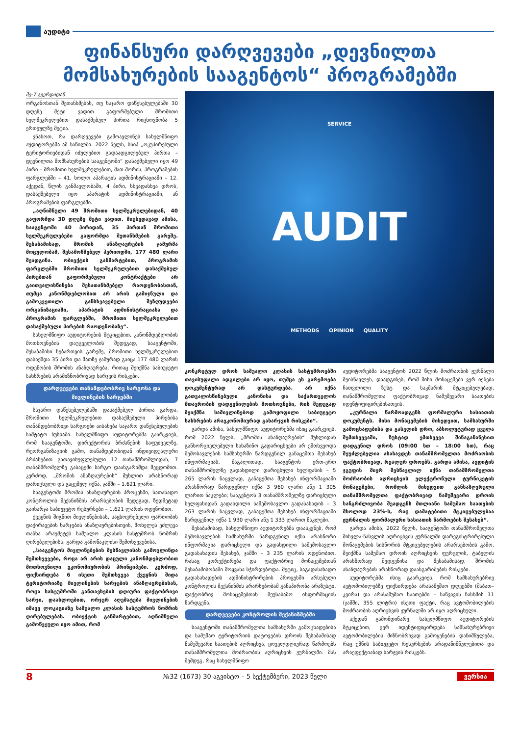აუდიტი
ფინანსური დარღვევები „დევნილთა მომსახურების სააგენტოს“ პროგრამებში
მე-7 გვერდიდან
ორგანოსთან შეთანხმებას, თუ საჯარო დაწესებულებაში 30 დღეზე მეტი ვადით გაფორმებული შრომითი ხელშეკრულებით დასაქმებულ პირთა რიცხოვნობა 5 ერთეულზე მეტია.
ვნახოთ, რა დარღვევები გამოავლინეს სახელმწიფო აუდიტორებმა ამ ნაწილში. 2022 წელს, სსიპ „ოკუპირებული ტერიტორიებიდან იძულებით გადაადგილებულ პირთა – დევნილთა მომსახურების სააგენტოში“ დასაქმებული იყო 49 პირი – შრომითი ხელშეკრულებით, მათ შორის, პროგრამების ფარგლებში – 41, ხოლო აპარატის ადმინისტრაციაში – 12. აქედან, წლის განმავლობაში, 4 პირი, სხვადასხვა დროს, დასაქმებული იყო აპარატის ადმინისტრაციაში, ან პროგრამების ფარგლებში.
„აღნიშნული 49 შრომითი ხელშეკრულებიდან, 40 გაფორმდა 30 დღეზე მეტი ვადით. მიუხედავად ამისა, სააგენტოში 40 პირიდან, 35 პირთან შრომითი ხელშეკრულებები გაფორმდა შეთანხმების გარეშე. შესაბამისად, შრომის ანაზღაურების ჯამურმა მოცულობამ, შესამოწმებელ პერიოდში, 177 480 ლარი შეადგინა. ობიექტის განმარტებით, პროგრამის ფარგლებში შრომითი ხელშეკრულებით დასაქმებულ პირებთან გაფორმებული კონტრაქტები არ გაითვალისწინება შესათანხმებელ რაოდენობასთან, თუმცა კანონმდებლობით არ არის გამიჯნული და გამოკვეთილი განსხვავებული შეზღუდვები ორგანიზაციაში, აპარატის ადმინისტრაციასა და პროგრამის ფარგლებში, შრომითი ხელშეკრულებით დასაქმებული პირების რაოდენობაზე“.
სახელმწიფო აუდიტორების მტკიცებით, კანონმდებლობის მოთხოვნების დაუცველობის შედეგად, სააგენტოში, შესაბამისი ნებართვის გარეშე, შრომითი ხელშეკრულებით დასაქმდა 35 პირი და მათზე ჯამურად გაიცა 177 480 ლარის ოდენობის შრომის ანაზღაურება, რითაც შეიქმნა საბიუჯეტო სახსრების არამიზნობრივად ხარჯვის რისკები.
დარღვევები თანამდებობრივ სარგოსა და მივლინების ხარჯებში
საჯარო დაწესებულებაში დასაქმებულ პირთა გარდა, შრომითი ხელშეკრულებით დასაქმებული პირებისა თანამდებობრივი სარგოები აისახება საჯარო დაწესებულების საშტატო ნუსხაში. სახელმწიფო აუდიტორებმა გაარკვიეს, რომ სააგენტოში, დირექტორის ბრძანების საფუძველზე, რეორგანიზაციის გამო, თანამდებობიდან ინდივიდუალური ბრძანებით გათავისუფლებული 12 თანამშრომლიდან, 7 თანამშრომელზე გასაცემი სარგო დაანგარიშდა შეცდომით. კერძოდ, „შრომის ანაზღაურების“ მუხლით არასწორად დარიცხული და გაცემულ იქნა, ჯამში – 1.621 ლარი.
სააგენტოში შრომის ანაზღაურების პროცესში, სათანადო კონტროლის მექანიზმის არარსებობის შედეგად, ზედმეტად გაიხარჯა საბიუჯეტო რესურსები – 1.621 ლარის ოდენობით.
ქვეყნის შიგნით მივლინებისას, საცხოვრებელი ფართობის დაქირავების ხარჯების ანაზღაურებისთვის, მოხელეს ეძლევა თანხა არაუმეტეს საშუალო კლასის სასტუმროს ნომრის ღირებულებისა, გარდა გამონაკლისი შემთხვევებისა.
„სააგენტოს მივლინებების შესწავლისას გამოვლინდა შემთხვევები, როცა არ არის დაცული კანონმდებლობით მოთხოვნილი ეკონომიურობის პრინციპები. კერძოდ, ფიქსირდება 6 ისეთი შემთხვევა ქვეყნის შიდა ტერიტორიაზე მივლინების ხარჯების ანაზღაურებისას, როცა სასტუმროში განთავსების დღიური ფაქტობრივი ხარჯი, დაახლოებით, ორჯერ აღემატება მივლინების იმავე ლოკაციაზე საშუალო კლასის სასტუმროს ნომრის ღირებულებას. ობიექტის განმარტებით, აღნიშნული გამოწვეული იყო იმით, რომ
SERVICE
AUDIT
METHODS
OPINION
QUALITY
კონკრეტულ დროს საშუალო კლასის სასტუმროებში თავისუფალი ადგილები არ იყო, თუმცა ეს გარემოება დოკუმენტურად არ დასტურდება. არ იქნა გათვალისწინებული კანონისა და საქართველოს მთავრობის დადგენილების მოთხოვნები, რის შედეგად შეიქმნა სამივლინებოდ გამოყოფილი საბიუჯეტო სახსრების არაეკონომიურად გახარჯვის რისკები“.
გარდა ამისა, სახელმწიფო აუდიტორებმა ისიც გაარკვიეს, რომ 2022 წელს, „შრომის ანაზღაურების“ მუხლიდან განხორციელებული სახაზინო გადარიცხვები არ ემთხვეოდა შემოსავლების სამსახურში წარდგენილ განაცემთა შესახებ ინფორმაციას. მაგალითად, სააგენტოს ერთ-ერთ თანამშრომელზე გადახდილი დარიცხული ხელფასის – 5 265 ლარის ნაცვლად, განაცემთა შესახებ ინფორმაციაში არასწორად წარდგენილ იქნა 3 960 ლარი ანუ 1 305 ლარით ნაკლები; სააგენტოს 3 თანამშრომელზე დარიცხული ხელფასიდან გადახდილი საშემოსავლო გადასახადის – 3 263 ლარის ნაცვლად, განაცემთა შესახებ ინფორმაციაში წარდგენილ იქნა 1 930 ლარი ანუ 1 333 ლარით ნაკლები.
შესაბამისად, სახელმწიფო აუდიტორებმა დაასკვნეს, რომ შემოსავლების სამსახურში წარდგენილ იქნა არასწორი ინფორმაცია დარიცხული და გადახდილი საშემოსავლო გადასახადის შესახებ, ჯამში – 3 235 ლარის ოდენობით, რასაც კორექტირება და ფაქტობრივ მონაცემებთან შესაბამისობაში მოყვანა სჭირდებოდა. მეტიც, საგადასახადო გადასახადების ადმინისტრირების პროცესში არსებული კონტროლის მექანიზმის არარსებობამ განაპირობა არაზუსტი, ფაქტობრივ მონაცემებთან შეუსაბამო ინფორმაციის წარდგენა.
დარღვევები კონტროლის მექანიზმებში
სააგენტოში თანამშრომელთა სამსახურში გამოცხადებისა და სამუშაო ტერიტორიის დატოვების დროის შესაბამისად ნამუშევარი საათების აღრიცხვა, ყოველდღიურად წარმოებს თანამშრომელთა მოძრაობის აღრიცხვის ჟურნალში. მას შემდეგ, რაც სახელმწიფო
აუდიტორებმა სააგენტოს 2022 წლის მოძრაობის ჟურნალი შეისწავლეს, დაადგინეს, რომ მისი მონაცემები ვერ იქნება ჩათვლილი ზუსტ და საკმარის მტკიცებულებად, თანამშრომელთა ფაქტობრივად ნამუშევარი საათების იდენტიფიცირებისათვის.
„ჟურნალი წარმოადგენს ფორმალური ხასიათის დოკუმენტს. მისი მონაცემების მიხედვით, სამსახურში გამოცხადებისა და გასვლის დრო, აბსოლუტურად ყველა შემთხვევაში, ზუსტად ემთხვევა შინაგანაწესით დადგენილ დროს (09:00 სთ – 18:00 სთ), რაც შეუძლებელია ასახავდეს თანამშრომელთა მოძრაობის ფაქტობრივად, რეალურ დროებს. გარდა ამისა, აუდიტის ჯგუფის მიერ შესწავლილ იქნა თანამშრომელთა მოძრაობის აღრიცხვის ელექტრონული ტურნიკეტის მონაცემები, რომლის მიხედვით განსაზღვრული თანამშრომელთა ფაქტობრივად ნამუშევარი დროის ხანგრძლივობა შეადგენს მთლიანი სამუშაო საათების მხოლოდ 23%-ს, რაც დამატებითი მტკიცებულებაა ჟურნალის ფორმალური ხასიათის წარმოების შესახებ“.
გარდა ამისა, 2022 წელს, სააგენტოში თანამშრომელთა მისვლა-წასვლის აღრიცხვის ჟურნალში დარეგისტრირებული მონაცემების სისწორის მტკიცებულების არარსებობის გამო, შეიქმნა სამუშაო დროის აღრიცხვის ფურცლის, ტაბელის არასწორად შედგენისა და შესაბამისად, შრომის ანაზღაურების არასწორად დაანგარიშების რისკები.
აუდიტორებმა ისიც გაარკვიეს, რომ სამსახურებრივ ავტომობილებზე ფიქსირდება არასამუშაო დღეებში (შაბათ– კვირა) და არასამუშაო საათებში – საწვავის ჩასხმის 11 (ჯამში, 355 ლიტრი) ისეთი ფაქტი, რაც ავტომობილების მოძრაობის აღრიცხვის ჟურნალში არ იყო აღრიცხული.
აქედან გამომდინარე, სახელმწიფო აუდიტორების მტკიცებით, ვერ იდენტიფიცირდება სამსახურებრივი ავტომობილების მიზნობრივად გამოყენების დანიშნულება, რაც ქმნის საბიუჯეტო რესურსების არადანიშნულებითა და არაეფექტიანად ხარჯვის რისკებს.
8 №32 (1673) 30 აგვისტო – 5 სექტემბერი, 2023 წელი ვერსია